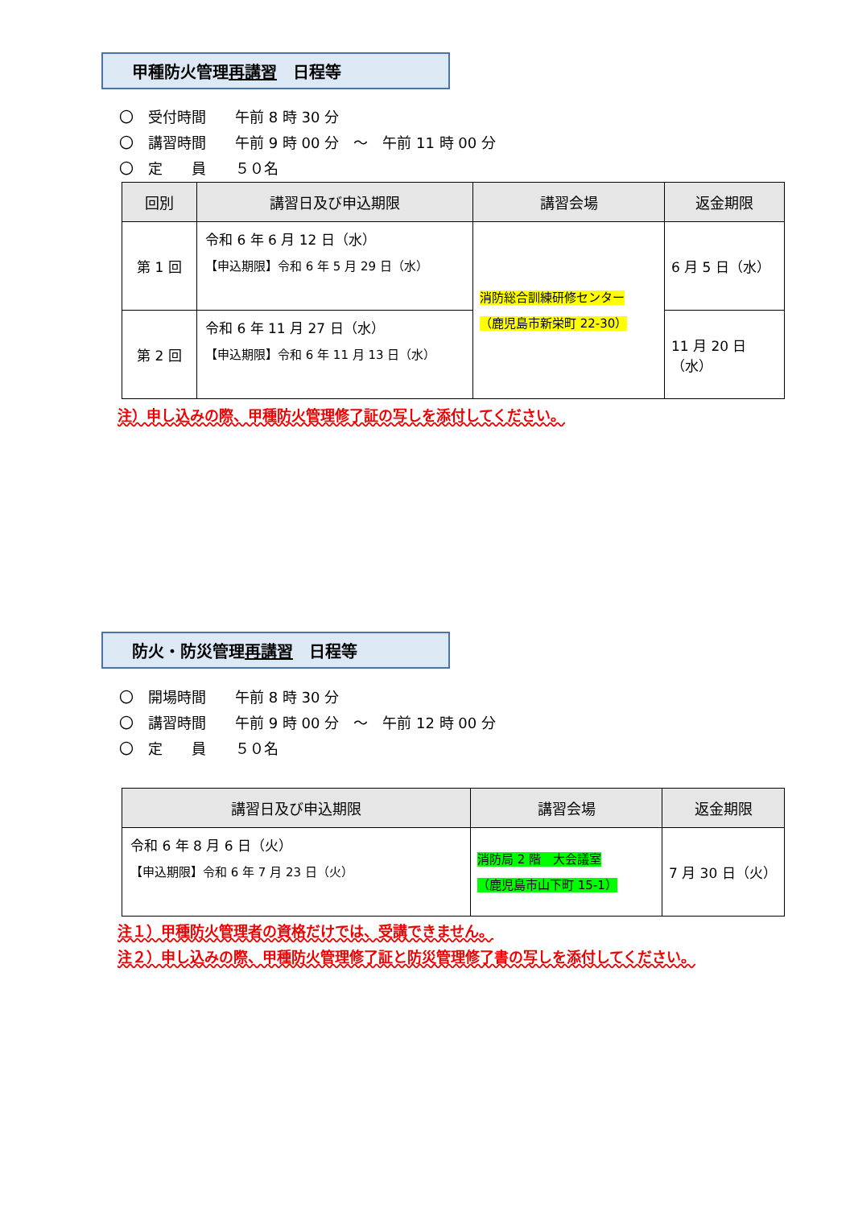甲種防火管理再講習　日程等
〇　受付時間　　午前 8 時 30 分
〇　講習時間　　午前 9 時 00 分　～　午前 11 時 00 分
〇　定　　員　　５０名
| 回別 | 講習日及び申込期限 | 講習会場 | 返金期限 |
| --- | --- | --- | --- |
| 第 1 回 | 令和 6 年 6 月 12 日（水） 【申込期限】令和 6 年 5 月 29 日（水） | 消防総合訓練研修センター （鹿児島市新栄町 22-30） | 6 月 5 日（水） |
| 第 2 回 | 令和 6 年 11 月 27 日（水） 【申込期限】令和 6 年 11 月 13 日（水） | | 11 月 20 日（水） |
注）申し込みの際、甲種防火管理修了証の写しを添付してください。
防火・防災管理再講習　日程等
〇　開場時間　　午前 8 時 30 分
〇　講習時間　　午前 9 時 00 分　～　午前 12 時 00 分
〇　定　　員　　５０名
| 講習日及び申込期限 | 講習会場 | 返金期限 |
| --- | --- | --- |
| 令和 6 年 8 月 6 日（火） 【申込期限】令和 6 年 7 月 23 日（火） | 消防局 2 階 大会議室 （鹿児島市山下町 15-1） | 7 月 30 日（火） |
注１）甲種防火管理者の資格だけでは、受講できません。
注２）申し込みの際、甲種防火管理修了証と防災管理修了書の写しを添付してください。